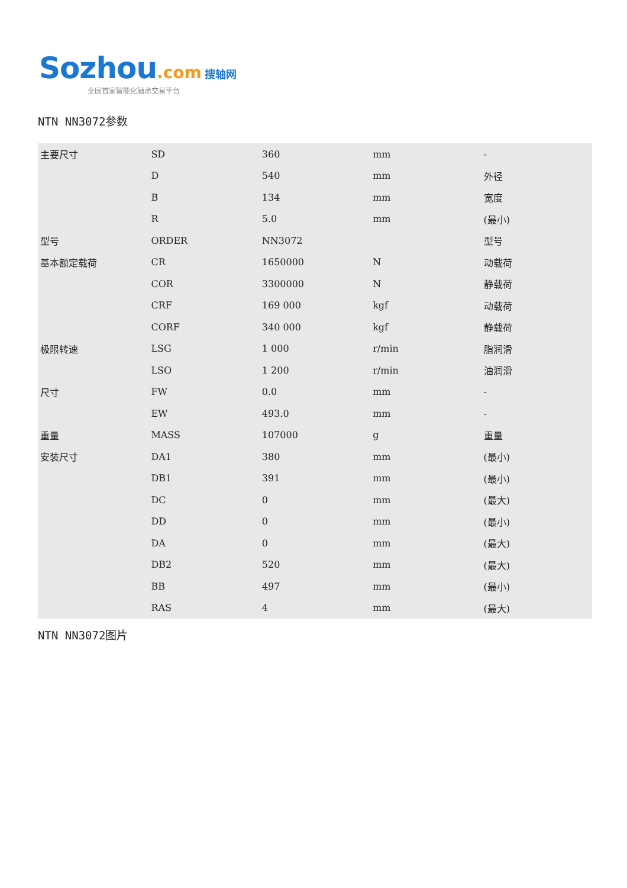Sozhou.com 搜轴网
全国首家智能化轴承交易平台
NTN NN3072参数
| 主要尺寸 | SD | 360 | mm | - |
| | D | 540 | mm | 外径 |
| | B | 134 | mm | 宽度 |
| | R | 5.0 | mm | (最小) |
| 型号 | ORDER | NN3072 | | 型号 |
| 基本额定载荷 | CR | 1650000 | N | 动载荷 |
| | COR | 3300000 | N | 静载荷 |
| | CRF | 169 000 | kgf | 动载荷 |
| | CORF | 340 000 | kgf | 静载荷 |
| 极限转速 | LSG | 1 000 | r/min | 脂润滑 |
| | LSO | 1 200 | r/min | 油润滑 |
| 尺寸 | FW | 0.0 | mm | - |
| | EW | 493.0 | mm | - |
| 重量 | MASS | 107000 | g | 重量 |
| 安装尺寸 | DA1 | 380 | mm | (最小) |
| | DB1 | 391 | mm | (最小) |
| | DC | 0 | mm | (最大) |
| | DD | 0 | mm | (最小) |
| | DA | 0 | mm | (最大) |
| | DB2 | 520 | mm | (最大) |
| | BB | 497 | mm | (最小) |
| | RAS | 4 | mm | (最大) |
NTN NN3072图片